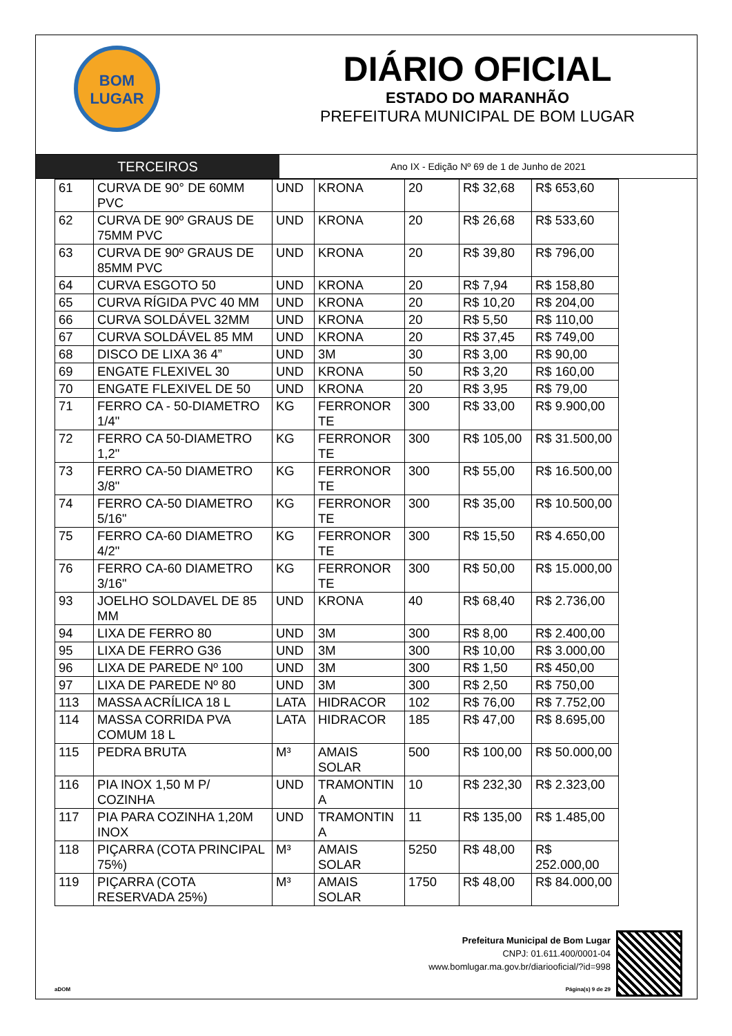BOM
LUGAR
DIÁRIO OFICIAL
ESTADO DO MARANHÃO
PREFEITURA MUNICIPAL DE BOM LUGAR
TERCEIROS
Ano IX - Edição Nº 69 de 1 de Junho de 2021
| 61 | CURVA DE 90° DE 60MM PVC | UND | KRONA | 20 | R$ 32,68 | R$ 653,60 |
| 62 | CURVA DE 90º GRAUS DE 75MM PVC | UND | KRONA | 20 | R$ 26,68 | R$ 533,60 |
| 63 | CURVA DE 90º GRAUS DE 85MM PVC | UND | KRONA | 20 | R$ 39,80 | R$ 796,00 |
| 64 | CURVA ESGOTO 50 | UND | KRONA | 20 | R$ 7,94 | R$ 158,80 |
| 65 | CURVA RÍGIDA PVC 40 MM | UND | KRONA | 20 | R$ 10,20 | R$ 204,00 |
| 66 | CURVA SOLDÁVEL 32MM | UND | KRONA | 20 | R$ 5,50 | R$ 110,00 |
| 67 | CURVA SOLDÁVEL 85 MM | UND | KRONA | 20 | R$ 37,45 | R$ 749,00 |
| 68 | DISCO DE LIXA 36 4” | UND | 3M | 30 | R$ 3,00 | R$ 90,00 |
| 69 | ENGATE FLEXIVEL 30 | UND | KRONA | 50 | R$ 3,20 | R$ 160,00 |
| 70 | ENGATE FLEXIVEL DE 50 | UND | KRONA | 20 | R$ 3,95 | R$ 79,00 |
| 71 | FERRO CA - 50-DIAMETRO 1/4" | KG | FERRONOR TE | 300 | R$ 33,00 | R$ 9.900,00 |
| 72 | FERRO CA 50-DIAMETRO 1,2" | KG | FERRONOR TE | 300 | R$ 105,00 | R$ 31.500,00 |
| 73 | FERRO CA-50 DIAMETRO 3/8" | KG | FERRONOR TE | 300 | R$ 55,00 | R$ 16.500,00 |
| 74 | FERRO CA-50 DIAMETRO 5/16" | KG | FERRONOR TE | 300 | R$ 35,00 | R$ 10.500,00 |
| 75 | FERRO CA-60 DIAMETRO 4/2" | KG | FERRONOR TE | 300 | R$ 15,50 | R$ 4.650,00 |
| 76 | FERRO CA-60 DIAMETRO 3/16" | KG | FERRONOR TE | 300 | R$ 50,00 | R$ 15.000,00 |
| 93 | JOELHO SOLDAVEL DE 85 MM | UND | KRONA | 40 | R$ 68,40 | R$ 2.736,00 |
| 94 | LIXA DE FERRO 80 | UND | 3M | 300 | R$ 8,00 | R$ 2.400,00 |
| 95 | LIXA DE FERRO G36 | UND | 3M | 300 | R$ 10,00 | R$ 3.000,00 |
| 96 | LIXA DE PAREDE Nº 100 | UND | 3M | 300 | R$ 1,50 | R$ 450,00 |
| 97 | LIXA DE PAREDE Nº 80 | UND | 3M | 300 | R$ 2,50 | R$ 750,00 |
| 113 | MASSA ACRÍLICA 18 L | LATA | HIDRACOR | 102 | R$ 76,00 | R$ 7.752,00 |
| 114 | MASSA CORRIDA PVA COMUM 18 L | LATA | HIDRACOR | 185 | R$ 47,00 | R$ 8.695,00 |
| 115 | PEDRA BRUTA | M³ | AMAIS SOLAR | 500 | R$ 100,00 | R$ 50.000,00 |
| 116 | PIA INOX 1,50 M P/ COZINHA | UND | TRAMONTIN A | 10 | R$ 232,30 | R$ 2.323,00 |
| 117 | PIA PARA COZINHA 1,20M INOX | UND | TRAMONTIN A | 11 | R$ 135,00 | R$ 1.485,00 |
| 118 | PIÇARRA (COTA PRINCIPAL 75%) | M³ | AMAIS SOLAR | 5250 | R$ 48,00 | R$ 252.000,00 |
| 119 | PIÇARRA (COTA RESERVADA 25%) | M³ | AMAIS SOLAR | 1750 | R$ 48,00 | R$ 84.000,00 |
Prefeitura Municipal de Bom Lugar
CNPJ: 01.611.400/0001-04
www.bomlugar.ma.gov.br/diariooficial/?id=998
aDOM Página(s) 9 de 29